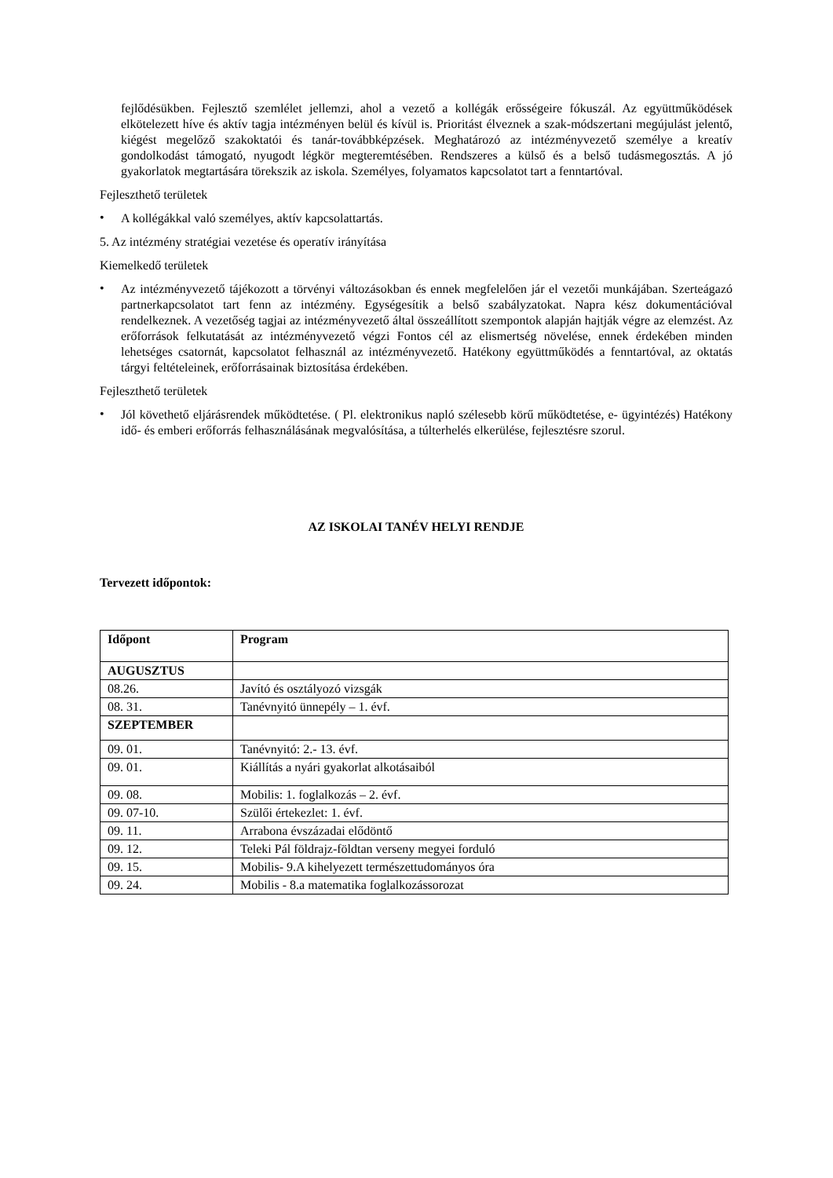fejlődésükben. Fejlesztő szemlélet jellemzi, ahol a vezető a kollégák erősségeire fókuszál. Az együttműködések elkötelezett híve és aktív tagja intézményen belül és kívül is. Prioritást élveznek a szak-módszertani megújulást jelentő, kiégést megelőző szakoktatói és tanár-továbbképzések. Meghatározó az intézményvezető személye a kreatív gondolkodást támogató, nyugodt légkör megteremtésében. Rendszeres a külső és a belső tudásmegosztás. A jó gyakorlatok megtartására törekszik az iskola. Személyes, folyamatos kapcsolatot tart a fenntartóval.
Fejleszthető területek
• A kollégákkal való személyes, aktív kapcsolattartás.
5. Az intézmény stratégiai vezetése és operatív irányítása
Kiemelkedő területek
• Az intézményvezető tájékozott a törvényi változásokban és ennek megfelelően jár el vezetői munkájában. Szerteágazó partnerkapcsolatot tart fenn az intézmény. Egységesítik a belső szabályzatokat. Napra kész dokumentációval rendelkeznek. A vezetőség tagjai az intézményvezető által összeállított szempontok alapján hajtják végre az elemzést. Az erőforrások felkutatását az intézményvezető végzi Fontos cél az elismertség növelése, ennek érdekében minden lehetséges csatornát, kapcsolatot felhasznál az intézményvezető. Hatékony együttműködés a fenntartóval, az oktatás tárgyi feltételeinek, erőforrásainak biztosítása érdekében.
Fejleszthető területek
• Jól követhető eljárásrendek működtetése. ( Pl. elektronikus napló szélesebb körű működtetése, e- ügyintézés) Hatékony idő- és emberi erőforrás felhasználásának megvalósítása, a túlterhelés elkerülése, fejlesztésre szorul.
AZ ISKOLAI TANÉV HELYI RENDJE
Tervezett időpontok:
| Időpont | Program |
| --- | --- |
| AUGUSZTUS | |
| 08.26. | Javító és osztályozó vizsgák |
| 08. 31. | Tanévnyitó ünnepély – 1. évf. |
| SZEPTEMBER | |
| 09. 01. | Tanévnyitó: 2.- 13. évf. |
| 09. 01. | Kiállítás a nyári gyakorlat alkotásaiból |
| 09. 08. | Mobilis: 1. foglalkozás – 2. évf. |
| 09. 07-10. | Szülői értekezlet: 1. évf. |
| 09. 11. | Arrabona évszázadai elődöntő |
| 09. 12. | Teleki Pál földrajz-földtan verseny megyei forduló |
| 09. 15. | Mobilis- 9.A kihelyezett természettudományos óra |
| 09. 24. | Mobilis - 8.a matematika foglalkozássorozat |